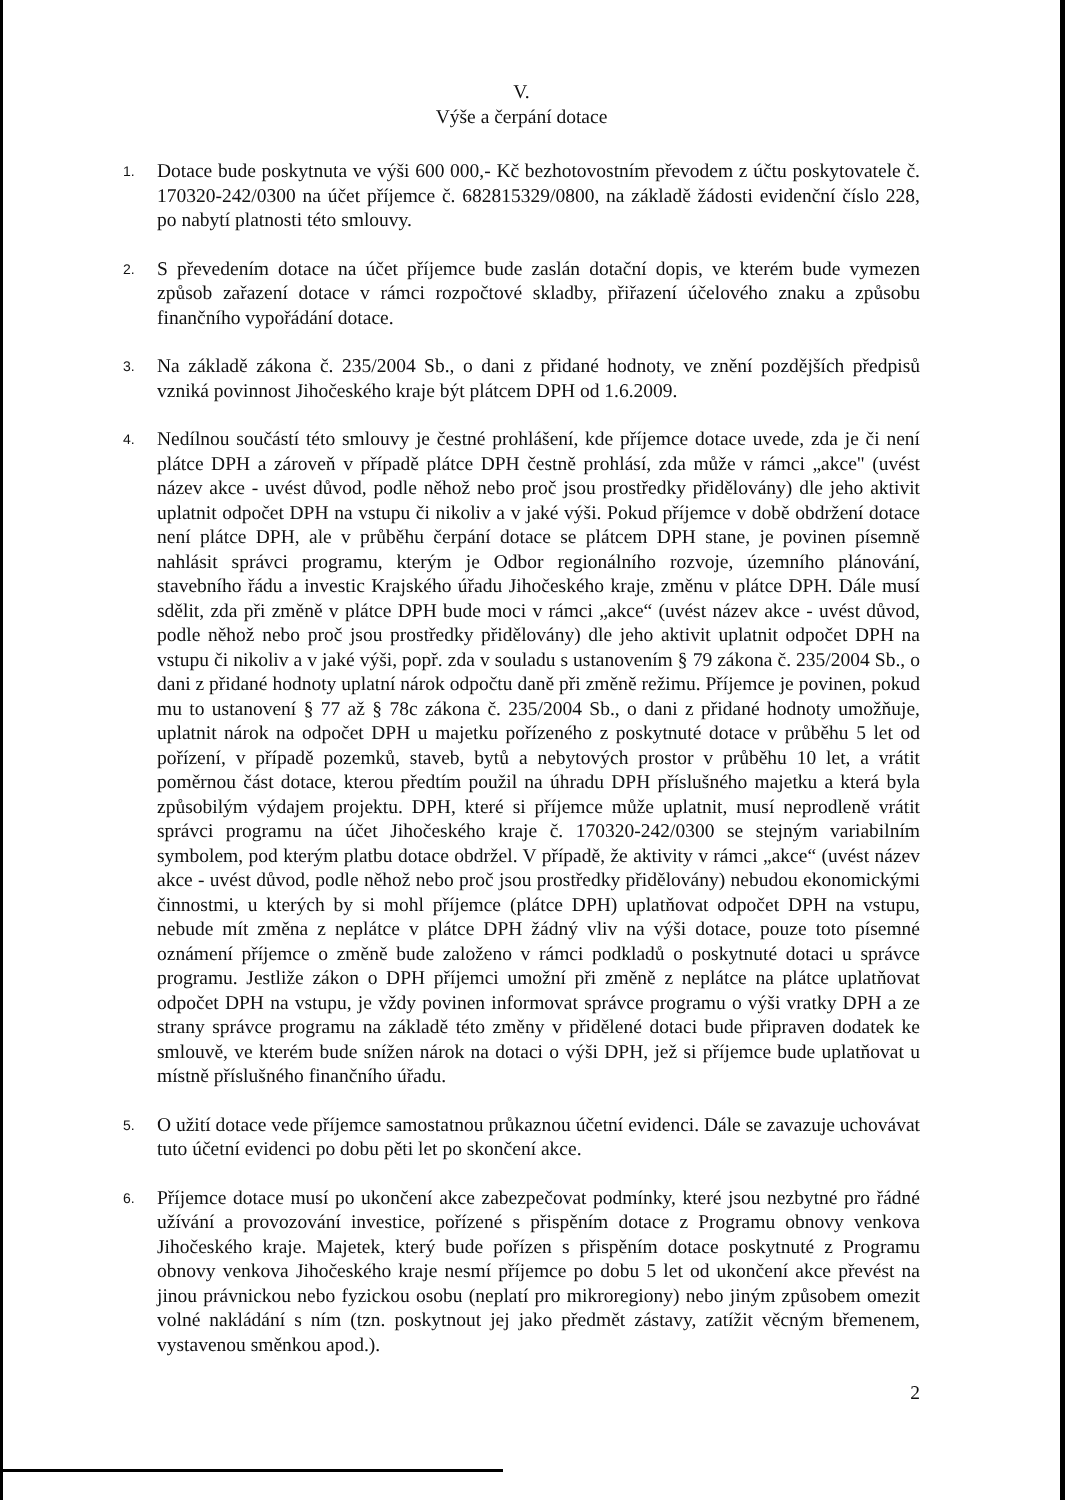V.
Výše a čerpání dotace
1. Dotace bude poskytnuta ve výši 600 000,- Kč bezhotovostním převodem z účtu poskytovatele č. 170320-242/0300 na účet příjemce č. 682815329/0800, na základě žádosti evidenční číslo 228, po nabytí platnosti této smlouvy.
2. S převedením dotace na účet příjemce bude zaslán dotační dopis, ve kterém bude vymezen způsob zařazení dotace v rámci rozpočtové skladby, přiřazení účelového znaku a způsobu finančního vypořádání dotace.
3. Na základě zákona č. 235/2004 Sb., o dani z přidané hodnoty, ve znění pozdějších předpisů vzniká povinnost Jihočeského kraje být plátcem DPH od 1.6.2009.
4. Nedílnou součástí této smlouvy je čestné prohlášení, kde příjemce dotace uvede, zda je či není plátce DPH a zároveň v případě plátce DPH čestně prohlásí, zda může v rámci „akce" (uvést název akce - uvést důvod, podle něhož nebo proč jsou prostředky přidělovány) dle jeho aktivit uplatnit odpočet DPH na vstupu či nikoliv a v jaké výši. Pokud příjemce v době obdržení dotace není plátce DPH, ale v průběhu čerpání dotace se plátcem DPH stane, je povinen písemně nahlásit správci programu, kterým je Odbor regionálního rozvoje, územního plánování, stavebního řádu a investic Krajského úřadu Jihočeského kraje, změnu v plátce DPH. Dále musí sdělit, zda při změně v plátce DPH bude moci v rámci „akce“ (uvést název akce - uvést důvod, podle něhož nebo proč jsou prostředky přidělovány) dle jeho aktivit uplatnit odpočet DPH na vstupu či nikoliv a v jaké výši, popř. zda v souladu s ustanovením § 79 zákona č. 235/2004 Sb., o dani z přidané hodnoty uplatní nárok odpočtu daně při změně režimu. Příjemce je povinen, pokud mu to ustanovení § 77 až § 78c zákona č. 235/2004 Sb., o dani z přidané hodnoty umožňuje, uplatnit nárok na odpočet DPH u majetku pořízeného z poskytnuté dotace v průběhu 5 let od pořízení, v případě pozemků, staveb, bytů a nebytových prostor v průběhu 10 let, a vrátit poměrnou část dotace, kterou předtím použil na úhradu DPH příslušného majetku a která byla způsobilým výdajem projektu. DPH, které si příjemce může uplatnit, musí neprodleně vrátit správci programu na účet Jihočeského kraje č. 170320-242/0300 se stejným variabilním symbolem, pod kterým platbu dotace obdržel. V případě, že aktivity v rámci „akce“ (uvést název akce - uvést důvod, podle něhož nebo proč jsou prostředky přidělovány) nebudou ekonomickými činnostmi, u kterých by si mohl příjemce (plátce DPH) uplatňovat odpočet DPH na vstupu, nebude mít změna z neplátce v plátce DPH žádný vliv na výši dotace, pouze toto písemné oznámení příjemce o změně bude založeno v rámci podkladů o poskytnuté dotaci u správce programu. Jestliže zákon o DPH příjemci umožní při změně z neplátce na plátce uplatňovat odpočet DPH na vstupu, je vždy povinen informovat správce programu o výši vratky DPH a ze strany správce programu na základě této změny v přidělené dotaci bude připraven dodatek ke smlouvě, ve kterém bude snížen nárok na dotaci o výši DPH, jež si příjemce bude uplatňovat u místně příslušného finančního úřadu.
5. O užití dotace vede příjemce samostatnou průkaznou účetní evidenci. Dále se zavazuje uchovávat tuto účetní evidenci po dobu pěti let po skončení akce.
6. Příjemce dotace musí po ukončení akce zabezpečovat podmínky, které jsou nezbytné pro řádné užívání a provozování investice, pořízené s přispěním dotace z Programu obnovy venkova Jihočeského kraje. Majetek, který bude pořízen s přispěním dotace poskytnuté z Programu obnovy venkova Jihočeského kraje nesmí příjemce po dobu 5 let od ukončení akce převést na jinou právnickou nebo fyzickou osobu (neplatí pro mikroregiony) nebo jiným způsobem omezit volné nakládání s ním (tzn. poskytnout jej jako předmět zástavy, zatížit věcným břemenem, vystavenou směnkou apod.).
2